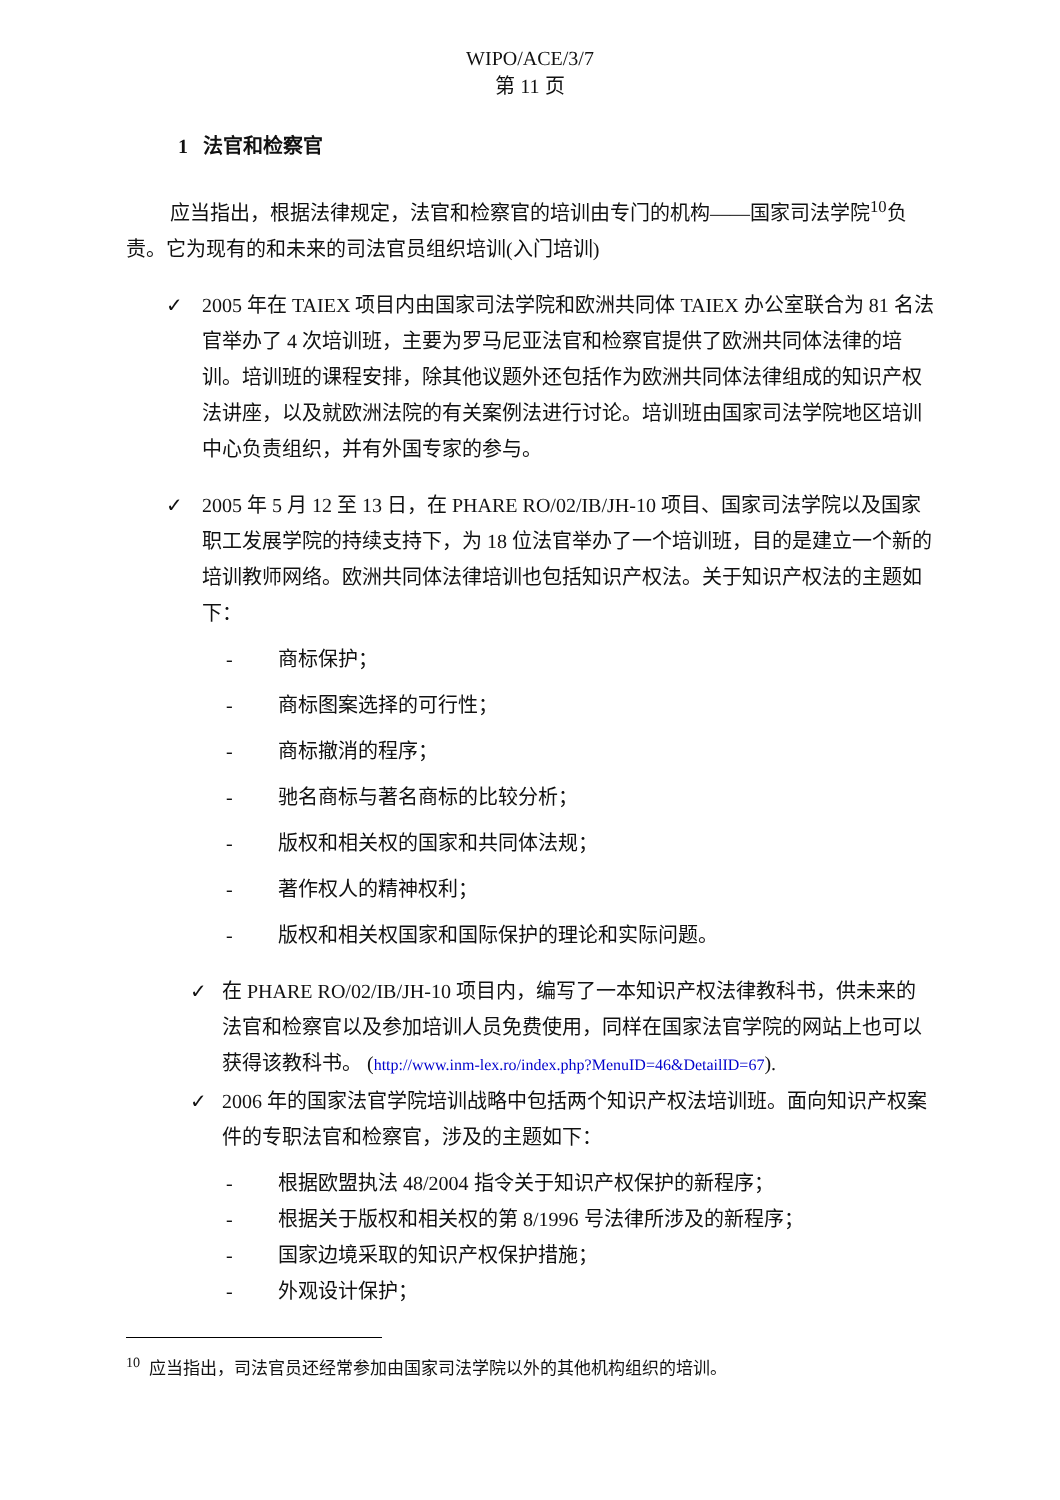WIPO/ACE/3/7
第 11 页
1 法官和检察官
应当指出，根据法律规定，法官和检察官的培训由专门的机构——国家司法学院<sup>10</sup>负责。它为现有的和未来的司法官员组织培训(入门培训)
✓ 2005 年在 TAIEX 项目内由国家司法学院和欧洲共同体 TAIEX 办公室联合为 81 名法官举办了 4 次培训班，主要为罗马尼亚法官和检察官提供了欧洲共同体法律的培训。培训班的课程安排，除其他议题外还包括作为欧洲共同体法律组成的知识产权法讲座，以及就欧洲法院的有关案例法进行讨论。培训班由国家司法学院地区培训中心负责组织，并有外国专家的参与。
✓ 2005 年 5 月 12 至 13 日，在 PHARE RO/02/IB/JH-10 项目、国家司法学院以及国家职工发展学院的持续支持下，为 18 位法官举办了一个培训班，目的是建立一个新的培训教师网络。欧洲共同体法律培训也包括知识产权法。关于知识产权法的主题如下：
- 商标保护；
- 商标图案选择的可行性；
- 商标撤消的程序；
- 驰名商标与著名商标的比较分析；
- 版权和相关权的国家和共同体法规；
- 著作权人的精神权利；
- 版权和相关权国家和国际保护的理论和实际问题。
✓ 在 PHARE RO/02/IB/JH-10 项目内，编写了一本知识产权法律教科书，供未来的法官和检察官以及参加培训人员免费使用，同样在国家法官学院的网站上也可以获得该教科书。 (http://www.inm-lex.ro/index.php?MenuID=46&DetailID=67).
✓ 2006 年的国家法官学院培训战略中包括两个知识产权法培训班。面向知识产权案件的专职法官和检察官，涉及的主题如下：
- 根据欧盟执法 48/2004 指令关于知识产权保护的新程序；
- 根据关于版权和相关权的第 8/1996 号法律所涉及的新程序；
- 国家边境采取的知识产权保护措施；
- 外观设计保护；
<sup>10</sup> 应当指出，司法官员还经常参加由国家司法学院以外的其他机构组织的培训。